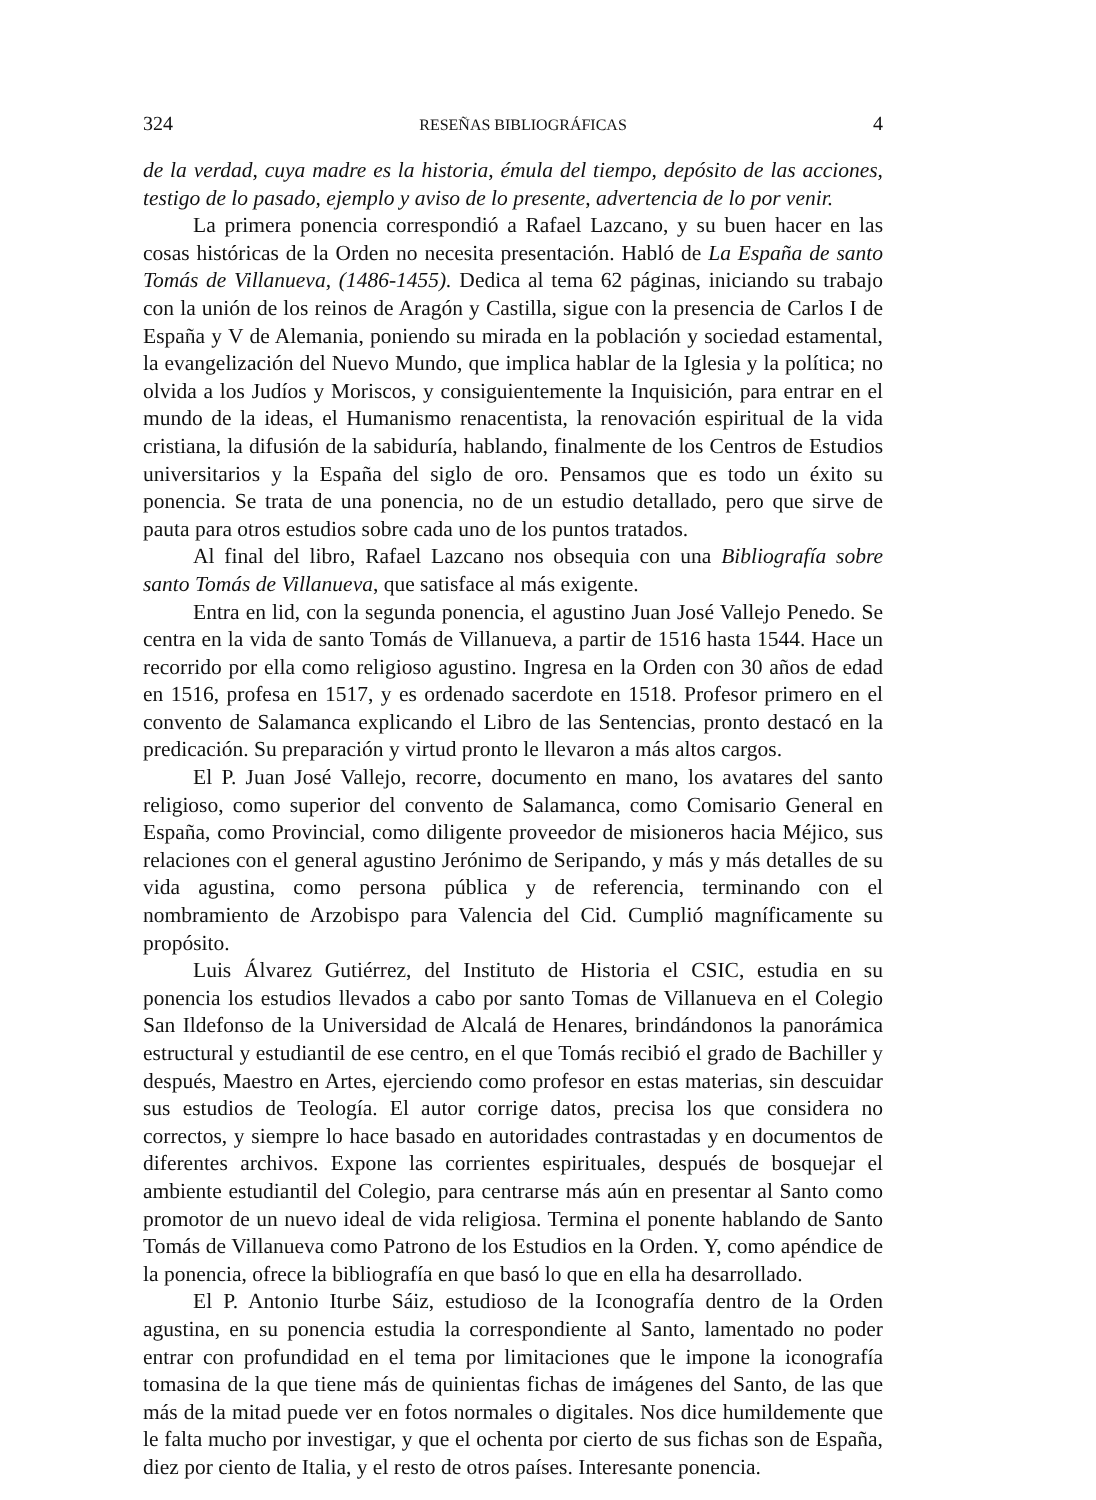324 RESEÑAS BIBLIOGRÁFICAS 4
de la verdad, cuya madre es la historia, émula del tiempo, depósito de las acciones, testigo de lo pasado, ejemplo y aviso de lo presente, advertencia de lo por venir.
La primera ponencia correspondió a Rafael Lazcano, y su buen hacer en las cosas históricas de la Orden no necesita presentación. Habló de La España de santo Tomás de Villanueva, (1486-1455). Dedica al tema 62 páginas, iniciando su trabajo con la unión de los reinos de Aragón y Castilla, sigue con la presencia de Carlos I de España y V de Alemania, poniendo su mirada en la población y sociedad estamental, la evangelización del Nuevo Mundo, que implica hablar de la Iglesia y la política; no olvida a los Judíos y Moriscos, y consiguientemente la Inquisición, para entrar en el mundo de la ideas, el Humanismo renacentista, la renovación espiritual de la vida cristiana, la difusión de la sabiduría, hablando, finalmente de los Centros de Estudios universitarios y la España del siglo de oro. Pensamos que es todo un éxito su ponencia. Se trata de una ponencia, no de un estudio detallado, pero que sirve de pauta para otros estudios sobre cada uno de los puntos tratados.
Al final del libro, Rafael Lazcano nos obsequia con una Bibliografía sobre santo Tomás de Villanueva, que satisface al más exigente.
Entra en lid, con la segunda ponencia, el agustino Juan José Vallejo Penedo. Se centra en la vida de santo Tomás de Villanueva, a partir de 1516 hasta 1544. Hace un recorrido por ella como religioso agustino. Ingresa en la Orden con 30 años de edad en 1516, profesa en 1517, y es ordenado sacerdote en 1518. Profesor primero en el convento de Salamanca explicando el Libro de las Sentencias, pronto destacó en la predicación. Su preparación y virtud pronto le llevaron a más altos cargos.
El P. Juan José Vallejo, recorre, documento en mano, los avatares del santo religioso, como superior del convento de Salamanca, como Comisario General en España, como Provincial, como diligente proveedor de misioneros hacia Méjico, sus relaciones con el general agustino Jerónimo de Seripando, y más y más detalles de su vida agustina, como persona pública y de referencia, terminando con el nombramiento de Arzobispo para Valencia del Cid. Cumplió magníficamente su propósito.
Luis Álvarez Gutiérrez, del Instituto de Historia el CSIC, estudia en su ponencia los estudios llevados a cabo por santo Tomas de Villanueva en el Colegio San Ildefonso de la Universidad de Alcalá de Henares, brindándonos la panorámica estructural y estudiantil de ese centro, en el que Tomás recibió el grado de Bachiller y después, Maestro en Artes, ejerciendo como profesor en estas materias, sin descuidar sus estudios de Teología. El autor corrige datos, precisa los que considera no correctos, y siempre lo hace basado en autoridades contrastadas y en documentos de diferentes archivos. Expone las corrientes espirituales, después de bosquejar el ambiente estudiantil del Colegio, para centrarse más aún en presentar al Santo como promotor de un nuevo ideal de vida religiosa. Termina el ponente hablando de Santo Tomás de Villanueva como Patrono de los Estudios en la Orden. Y, como apéndice de la ponencia, ofrece la bibliografía en que basó lo que en ella ha desarrollado.
El P. Antonio Iturbe Sáiz, estudioso de la Iconografía dentro de la Orden agustina, en su ponencia estudia la correspondiente al Santo, lamentado no poder entrar con profundidad en el tema por limitaciones que le impone la iconografía tomasina de la que tiene más de quinientas fichas de imágenes del Santo, de las que más de la mitad puede ver en fotos normales o digitales. Nos dice humildemente que le falta mucho por investigar, y que el ochenta por cierto de sus fichas son de España, diez por ciento de Italia, y el resto de otros países. Interesante ponencia.